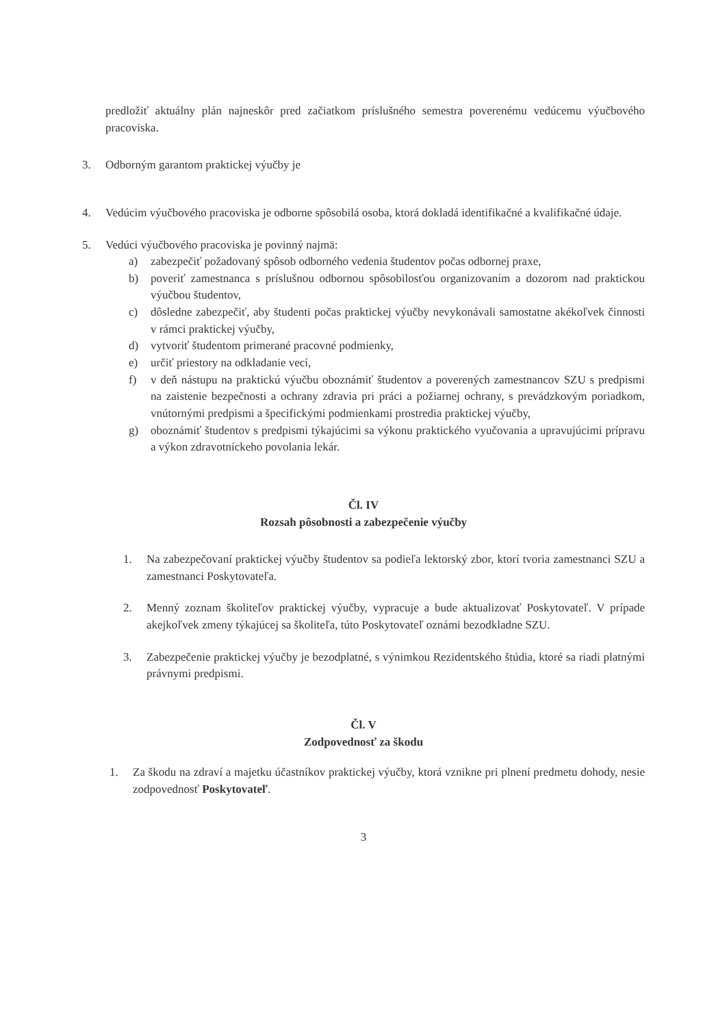predložiť aktuálny plán najneskôr pred začiatkom príslušného semestra poverenému vedúcemu výučbového pracoviska.
3. Odborným garantom praktickej výučby je
4. Vedúcim výučbového pracoviska je odborne spôsobilá osoba, ktorá dokladá identifikačné a kvalifikačné údaje.
5. Vedúci výučbového pracoviska je povinný najmä:
a) zabezpečiť požadovaný spôsob odborného vedenia študentov počas odbornej praxe,
b) poveriť zamestnanca s príslušnou odbornou spôsobilosťou organizovaním a dozorom nad praktickou výučbou študentov,
c) dôsledne zabezpečiť, aby študenti počas praktickej výučby nevykonávali samostatne akékoľvek činnosti v rámci praktickej výučby,
d) vytvoriť študentom primerané pracovné podmienky,
e) určiť priestory na odkladanie vecí,
f) v deň nástupu na praktickú výučbu oboznámiť študentov a poverených zamestnancov SZU s predpismi na zaistenie bezpečnosti a ochrany zdravia pri práci a požiarnej ochrany, s prevádzkovým poriadkom, vnútornými predpismi a špecifickými podmienkami prostredia praktickej výučby,
g) oboznámiť študentov s predpismi týkajúcimi sa výkonu praktického vyučovania a upravujúcimi prípravu a výkon zdravotníckeho povolania lekár.
Čl. IV
Rozsah pôsobnosti a zabezpečenie výučby
1. Na zabezpečovaní praktickej výučby študentov sa podieľa lektorský zbor, ktorí tvoria zamestnanci SZU a zamestnanci Poskytovateľa.
2. Menný zoznam školiteľov praktickej výučby, vypracuje a bude aktualizovať Poskytovateľ. V prípade akejkoľvek zmeny týkajúcej sa školiteľa, túto Poskytovateľ oznámi bezodkladne SZU.
3. Zabezpečenie praktickej výučby je bezodplatné, s výnimkou Rezidentského štúdia, ktoré sa riadi platnými právnymi predpismi.
Čl. V
Zodpovednosť za škodu
1. Za škodu na zdraví a majetku účastníkov praktickej výučby, ktorá vznikne pri plnení predmetu dohody, nesie zodpovednosť Poskytovateľ.
3